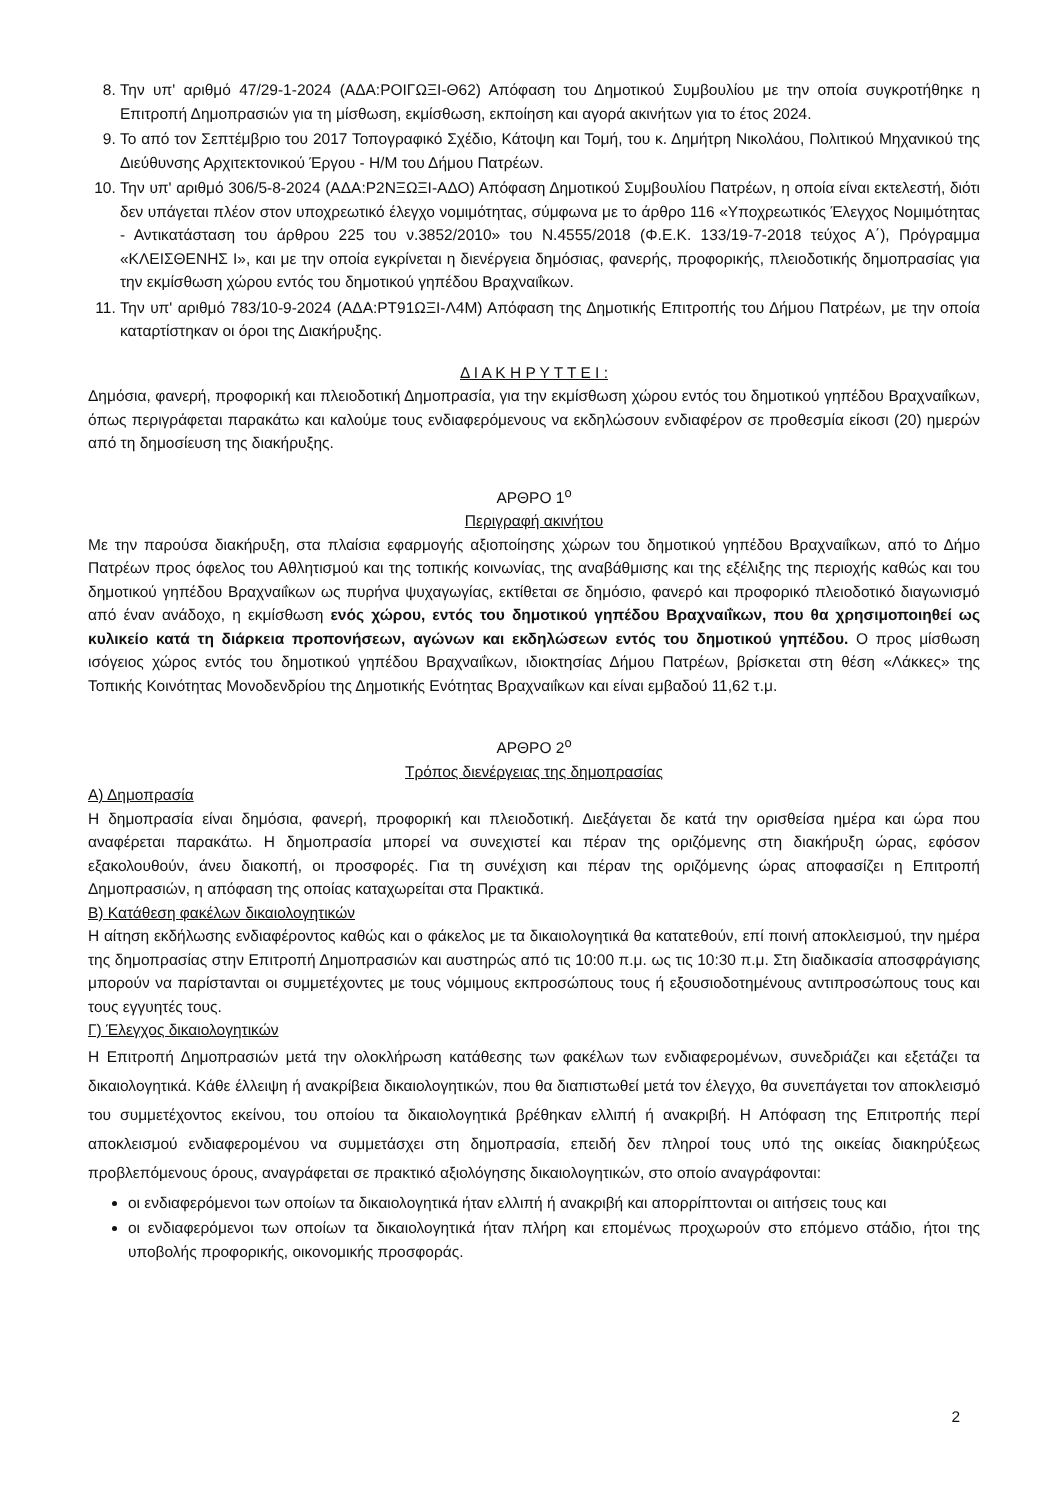8. Την υπ' αριθμό 47/29-1-2024 (ΑΔΑ:ΡΟΙΓΩΞΙ-Θ62) Απόφαση του Δημοτικού Συμβουλίου με την οποία συγκροτήθηκε η Επιτροπή Δημοπρασιών για τη μίσθωση, εκμίσθωση, εκποίηση και αγορά ακινήτων για το έτος 2024.
9. Το από τον Σεπτέμβριο του 2017 Τοπογραφικό Σχέδιο, Κάτοψη και Τομή, του κ. Δημήτρη Νικολάου, Πολιτικού Μηχανικού της Διεύθυνσης Αρχιτεκτονικού Έργου - Η/Μ του Δήμου Πατρέων.
10. Την υπ' αριθμό 306/5-8-2024 (ΑΔΑ:Ρ2ΝΞΩΞΙ-ΑΔΟ) Απόφαση Δημοτικού Συμβουλίου Πατρέων, η οποία είναι εκτελεστή, διότι δεν υπάγεται πλέον στον υποχρεωτικό έλεγχο νομιμότητας, σύμφωνα με το άρθρο 116 «Υποχρεωτικός Έλεγχος Νομιμότητας - Αντικατάσταση του άρθρου 225 του ν.3852/2010» του Ν.4555/2018 (Φ.Ε.Κ. 133/19-7-2018 τεύχος Α΄), Πρόγραμμα «ΚΛΕΙΣΘΕΝΗΣ Ι», και με την οποία εγκρίνεται η διενέργεια δημόσιας, φανερής, προφορικής, πλειοδοτικής δημοπρασίας για την εκμίσθωση χώρου εντός του δημοτικού γηπέδου Βραχναιΐκων.
11. Την υπ' αριθμό 783/10-9-2024 (ΑΔΑ:ΡΤ91ΩΞΙ-Λ4Μ) Απόφαση της Δημοτικής Επιτροπής του Δήμου Πατρέων, με την οποία καταρτίστηκαν οι όροι της Διακήρυξης.
Δ Ι Α Κ Η Ρ Υ Τ Τ Ε Ι :
Δημόσια, φανερή, προφορική και πλειοδοτική Δημοπρασία, για την εκμίσθωση χώρου εντός του δημοτικού γηπέδου Βραχναιΐκων, όπως περιγράφεται παρακάτω και καλούμε τους ενδιαφερόμενους να εκδηλώσουν ενδιαφέρον σε προθεσμία είκοσι (20) ημερών από τη δημοσίευση της διακήρυξης.
ΑΡΘΡΟ 1<sup>ο</sup>
Περιγραφή ακινήτου
Με την παρούσα διακήρυξη, στα πλαίσια εφαρμογής αξιοποίησης χώρων του δημοτικού γηπέδου Βραχναιΐκων, από το Δήμο Πατρέων προς όφελος του Αθλητισμού και της τοπικής κοινωνίας, της αναβάθμισης και της εξέλιξης της περιοχής καθώς και του δημοτικού γηπέδου Βραχναιΐκων ως πυρήνα ψυχαγωγίας, εκτίθεται σε δημόσιο, φανερό και προφορικό πλειοδοτικό διαγωνισμό από έναν ανάδοχο, η εκμίσθωση ενός χώρου, εντός του δημοτικού γηπέδου Βραχναιΐκων, που θα χρησιμοποιηθεί ως κυλικείο κατά τη διάρκεια προπονήσεων, αγώνων και εκδηλώσεων εντός του δημοτικού γηπέδου. Ο προς μίσθωση ισόγειος χώρος εντός του δημοτικού γηπέδου Βραχναιΐκων, ιδιοκτησίας Δήμου Πατρέων, βρίσκεται στη θέση «Λάκκες» της Τοπικής Κοινότητας Μονοδενδρίου της Δημοτικής Ενότητας Βραχναιΐκων και είναι εμβαδού 11,62 τ.μ.
ΑΡΘΡΟ 2<sup>ο</sup>
Τρόπος διενέργειας της δημοπρασίας
Α) Δημοπρασία
Η δημοπρασία είναι δημόσια, φανερή, προφορική και πλειοδοτική. Διεξάγεται δε κατά την ορισθείσα ημέρα και ώρα που αναφέρεται παρακάτω. Η δημοπρασία μπορεί να συνεχιστεί και πέραν της οριζόμενης στη διακήρυξη ώρας, εφόσον εξακολουθούν, άνευ διακοπή, οι προσφορές. Για τη συνέχιση και πέραν της οριζόμενης ώρας αποφασίζει η Επιτροπή Δημοπρασιών, η απόφαση της οποίας καταχωρείται στα Πρακτικά.
Β) Κατάθεση φακέλων δικαιολογητικών
Η αίτηση εκδήλωσης ενδιαφέροντος καθώς και ο φάκελος με τα δικαιολογητικά θα κατατεθούν, επί ποινή αποκλεισμού, την ημέρα της δημοπρασίας στην Επιτροπή Δημοπρασιών και αυστηρώς από τις 10:00 π.μ. ως τις 10:30 π.μ. Στη διαδικασία αποσφράγισης μπορούν να παρίστανται οι συμμετέχοντες με τους νόμιμους εκπροσώπους τους ή εξουσιοδοτημένους αντιπροσώπους τους και τους εγγυητές τους.
Γ) Έλεγχος δικαιολογητικών
Η Επιτροπή Δημοπρασιών μετά την ολοκλήρωση κατάθεσης των φακέλων των ενδιαφερομένων, συνεδριάζει και εξετάζει τα δικαιολογητικά. Κάθε έλλειψη ή ανακρίβεια δικαιολογητικών, που θα διαπιστωθεί μετά τον έλεγχο, θα συνεπάγεται τον αποκλεισμό του συμμετέχοντος εκείνου, του οποίου τα δικαιολογητικά βρέθηκαν ελλιπή ή ανακριβή. Η Απόφαση της Επιτροπής περί αποκλεισμού ενδιαφερομένου να συμμετάσχει στη δημοπρασία, επειδή δεν πληροί τους υπό της οικείας διακηρύξεως προβλεπόμενους όρους, αναγράφεται σε πρακτικό αξιολόγησης δικαιολογητικών, στο οποίο αναγράφονται:
οι ενδιαφερόμενοι των οποίων τα δικαιολογητικά ήταν ελλιπή ή ανακριβή και απορρίπτονται οι αιτήσεις τους και
οι ενδιαφερόμενοι των οποίων τα δικαιολογητικά ήταν πλήρη και επομένως προχωρούν στο επόμενο στάδιο, ήτοι της υποβολής προφορικής, οικονομικής προσφοράς.
2